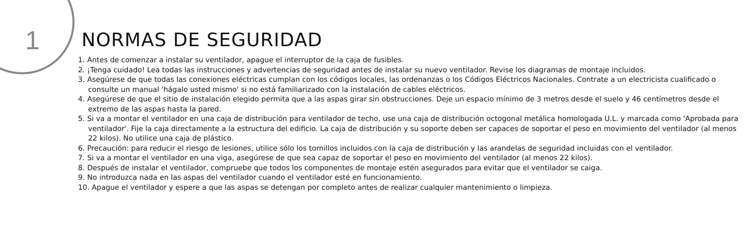1 NORMAS DE SEGURIDAD
1. Antes de comenzar a instalar su ventilador, apague el interruptor de la caja de fusibles.
2. ¡Tenga cuidado! Lea todas las instrucciones y advertencias de seguridad antes de instalar su nuevo ventilador. Revise los diagramas de montaje incluidos.
3. Asegúrese de que todas las conexiones eléctricas cumplan con los códigos locales, las ordenanzas o los Códigos Eléctricos Nacionales. Contrate a un electricista cualificado o consulte un manual 'hágalo usted mismo' si no está familiarizado con la instalación de cables eléctricos.
4. Asegúrese de que el sitio de instalación elegido permita que a las aspas girar sin obstrucciones. Deje un espacio mínimo de 3 metros desde el suelo y 46 centímetros desde el extremo de las aspas hasta la pared.
5. Si va a montar el ventilador en una caja de distribución para ventilador de techo, use una caja de distribución octogonal metálica homologada U.L. y marcada como 'Aprobada para ventilador'. Fije la caja directamente a la estructura del edificio. La caja de distribución y su soporte deben ser capaces de soportar el peso en movimiento del ventilador (al menos 22 kilos). No utilice una caja de plástico.
6. Precaución: para reducir el riesgo de lesiones, utilice sólo los tornillos incluidos con la caja de distribución y las arandelas de seguridad incluidas con el ventilador.
7. Si va a montar el ventilador en una viga, asegúrese de que sea capaz de soportar el peso en movimiento del ventilador (al menos 22 kilos).
8. Después de instalar el ventilador, compruebe que todos los componentes de montaje estén asegurados para evitar que el ventilador se caiga.
9. No introduzca nada en las aspas del ventilador cuando el ventilador esté en funcionamiento.
10. Apague el ventilador y espere a que las aspas se detengan por completo antes de realizar cualquier mantenimiento o limpieza.